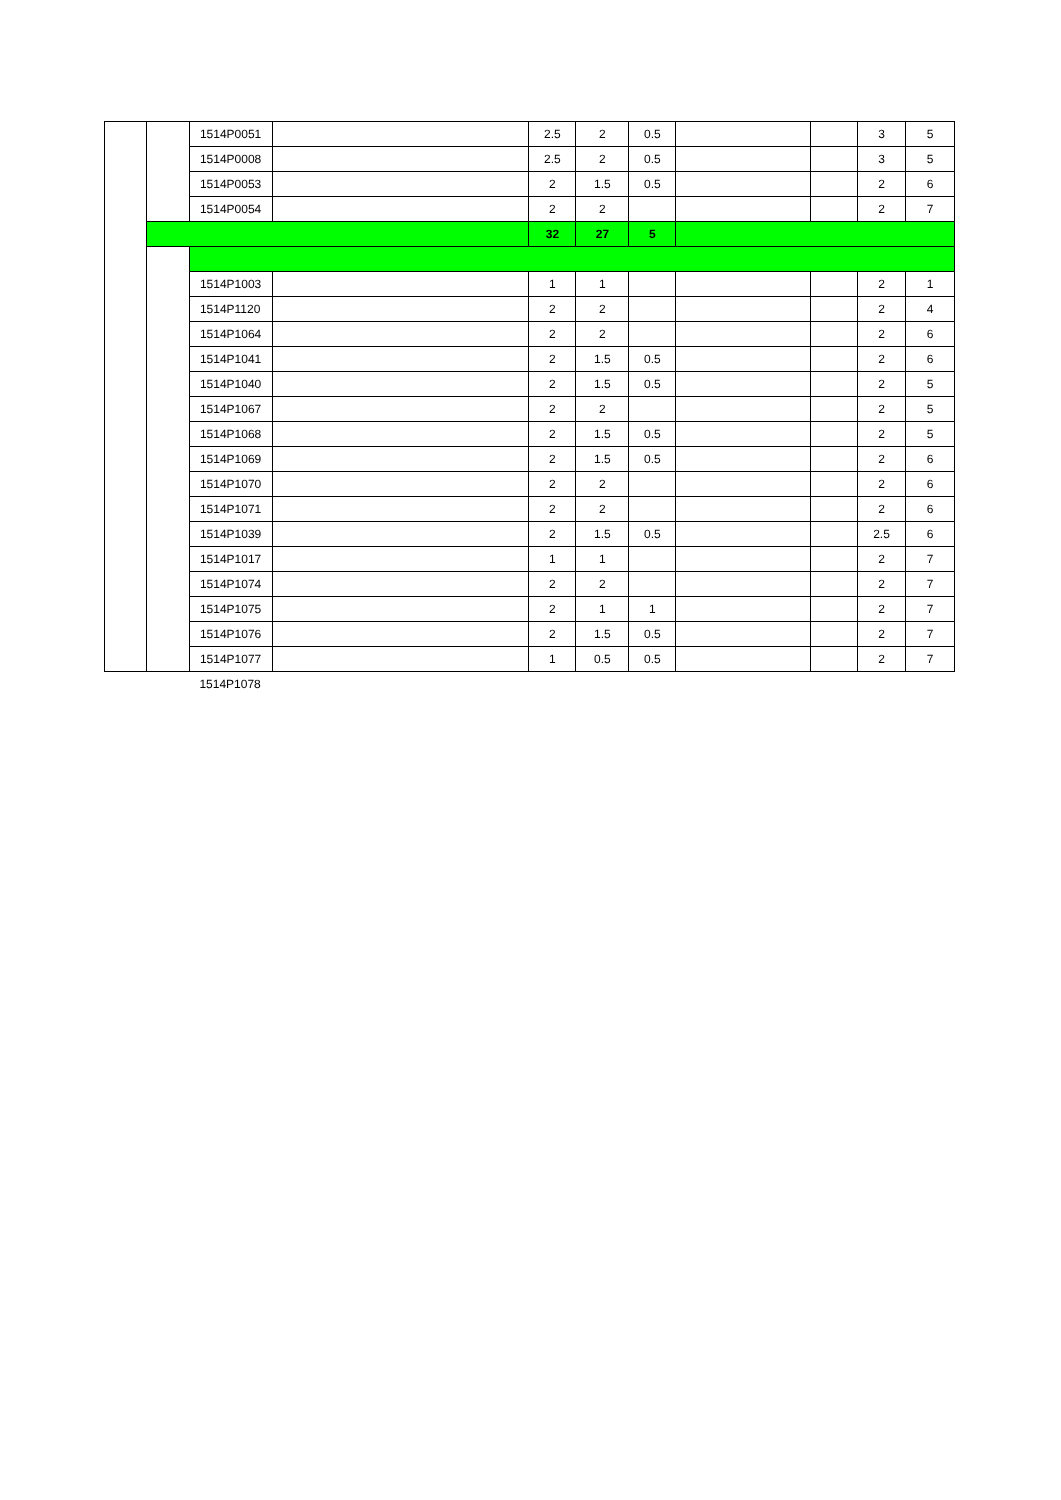| | | 1514P0051 | | 2.5 | 2 | 0.5 | | | 3 | 5 |
| | | 1514P0008 | | 2.5 | 2 | 0.5 | | | 3 | 5 |
| | | 1514P0053 | | 2 | 1.5 | 0.5 | | | 2 | 6 |
| | | 1514P0054 | | 2 | 2 | | | | 2 | 7 |
| | | | | 32 | 27 | 5 | | | | |
| | | 1514P1003 | | 1 | 1 | | | | 2 | 1 |
| | | 1514P1120 | | 2 | 2 | | | | 2 | 4 |
| | | 1514P1064 | | 2 | 2 | | | | 2 | 6 |
| | | 1514P1041 | | 2 | 1.5 | 0.5 | | | 2 | 6 |
| | | 1514P1040 | | 2 | 1.5 | 0.5 | | | 2 | 5 |
| | | 1514P1067 | | 2 | 2 | | | | 2 | 5 |
| | | 1514P1068 | | 2 | 1.5 | 0.5 | | | 2 | 5 |
| | | 1514P1069 | | 2 | 1.5 | 0.5 | | | 2 | 6 |
| | | 1514P1070 | | 2 | 2 | | | | 2 | 6 |
| | | 1514P1071 | | 2 | 2 | | | | 2 | 6 |
| | | 1514P1039 | | 2 | 1.5 | 0.5 | | | 2.5 | 6 |
| | | 1514P1017 | | 1 | 1 | | | | 2 | 7 |
| | | 1514P1074 | | 2 | 2 | | | | 2 | 7 |
| | | 1514P1075 | | 2 | 1 | 1 | | | 2 | 7 |
| | | 1514P1076 | | 2 | 1.5 | 0.5 | | | 2 | 7 |
| | | 1514P1077 | | 1 | 0.5 | 0.5 | | | 2 | 7 |
| | | 1514P1078 | | | | | | | | |